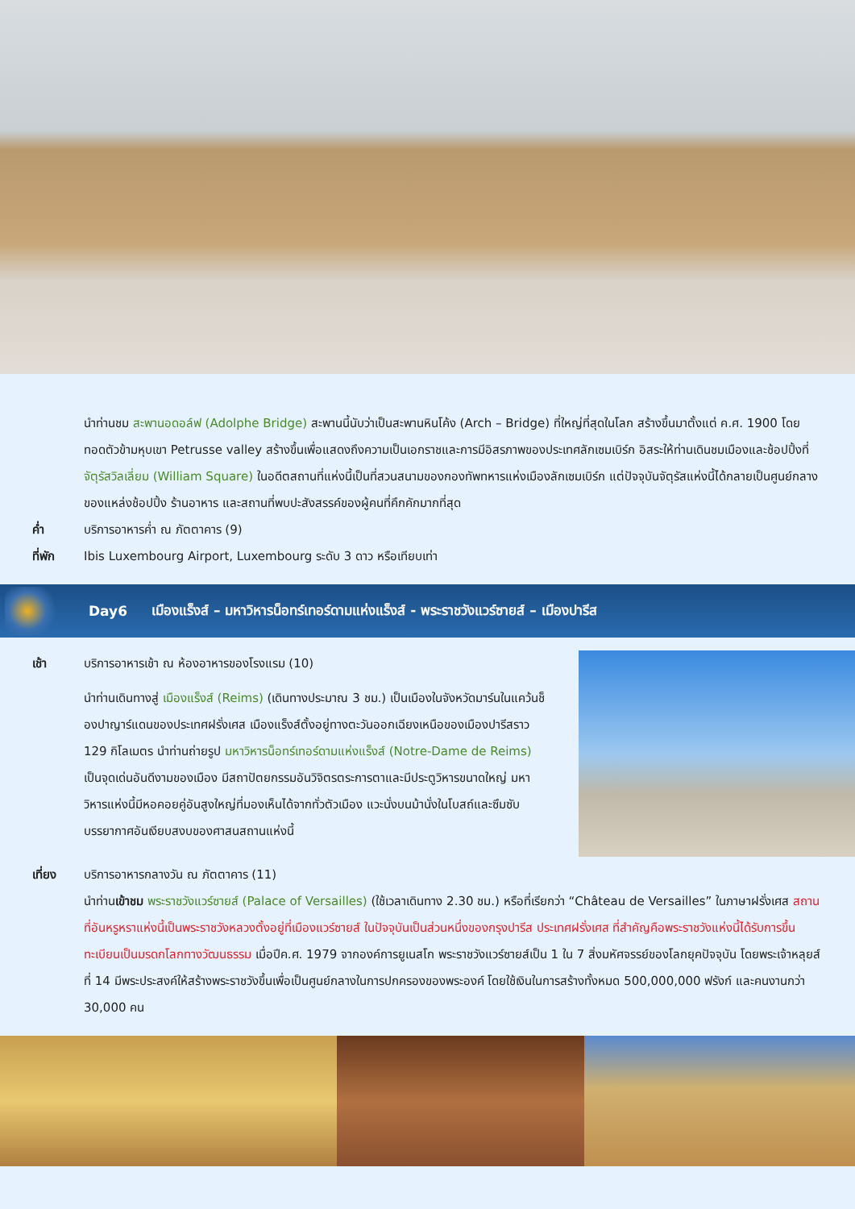นำท่านชม สะพานอดอล์ฟ (Adolphe Bridge) สะพานนี้นับว่าเป็นสะพานหินโค้ง (Arch – Bridge) ที่ใหญ่ที่สุดในโลก สร้างขึ้นมาตั้งแต่ ค.ศ. 1900 โดยทอดตัวข้ามหุบเขา Petrusse valley สร้างขึ้นเพื่อแสดงถึงความเป็นเอกราชและการมีอิสรภาพของประเทศลักเซมเบิร์ก อิสระให้ท่านเดินชมเมืองและช้อปปิ้งที่ จัตุรัสวิลเลี่ยม (William Square) ในอดีตสถานที่แห่งนี้เป็นที่สวนสนามของกองทัพทหารแห่งเมืองลักเซมเบิร์ก แต่ปัจจุบันจัตุรัสแห่งนี้ได้กลายเป็นศูนย์กลางของแหล่งช้อปปิ้ง ร้านอาหาร และสถานที่พบปะสังสรรค์ของผู้คนที่คึกคักมากที่สุด
ค่ำ บริการอาหารค่ำ ณ ภัตตาคาร (9)
ที่พัก Ibis Luxembourg Airport, Luxembourg ระดับ 3 ดาว หรือเทียบเท่า
Day6 เมืองแร็งส์ – มหาวิหารน็อทร์เทอร์ดามแห่งแร็งส์ - พระราชวังแวร์ซายส์ – เมืองปารีส
เช้า บริการอาหารเช้า ณ ห้องอาหารของโรงแรม (10)
นำท่านเดินทางสู่ เมืองแร็งส์ (Reims) (เดินทางประมาณ 3 ชม.) เป็นเมืองในจังหวัดมาร์นในแคว้นช็องปาญาร์แดนของประเทศฝรั่งเศส เมืองแร็งส์ตั้งอยู่ทางตะวันออกเฉียงเหนือของเมืองปารีสราว 129 กิโลเมตร นำท่านถ่ายรูป มหาวิหารน็อทร์เทอร์ดามแห่งแร็งส์ (Notre-Dame de Reims) เป็นจุดเด่นอันดีงามของเมือง มีสถาปัตยกรรมอันวิจิตรตระการตาและมีประตูวิหารขนาดใหญ่ มหาวิหารแห่งนี้มีหอคอยคู่อันสูงใหญ่ที่มองเห็นได้จากทั่วตัวเมือง แวะนั่งบนม้านั่งในโบสถ์และซึมซับบรรยากาศอันเงียบสงบของศาสนสถานแห่งนี้
เที่ยง บริการอาหารกลางวัน ณ ภัตตาคาร (11)
นำท่านเข้าชม พระราชวังแวร์ซายส์ (Palace of Versailles) (ใช้เวลาเดินทาง 2.30 ชม.) หรือที่เรียกว่า “Château de Versailles” ในภาษาฝรั่งเศส สถานที่อันหรูหราแห่งนี้เป็นพระราชวังหลวงตั้งอยู่ที่เมืองแวร์ซายส์ ในปัจจุบันเป็นส่วนหนึ่งของกรุงปารีส ประเทศฝรั่งเศส ที่สำคัญคือพระราชวังแห่งนี้ได้รับการขึ้นทะเบียนเป็นมรดกโลกทางวัฒนธรรม เมื่อปีค.ศ. 1979 จากองค์การยูเนสโก พระราชวังแวร์ซายส์เป็น 1 ใน 7 สิ่งมหัศจรรย์ของโลกยุคปัจจุบัน โดยพระเจ้าหลุยส์ที่ 14 มีพระประสงค์ให้สร้างพระราชวังขึ้นเพื่อเป็นศูนย์กลางในการปกครองของพระองค์ โดยใช้เงินในการสร้างทั้งหมด 500,000,000 ฟรังก์ และคนงานกว่า 30,000 คน